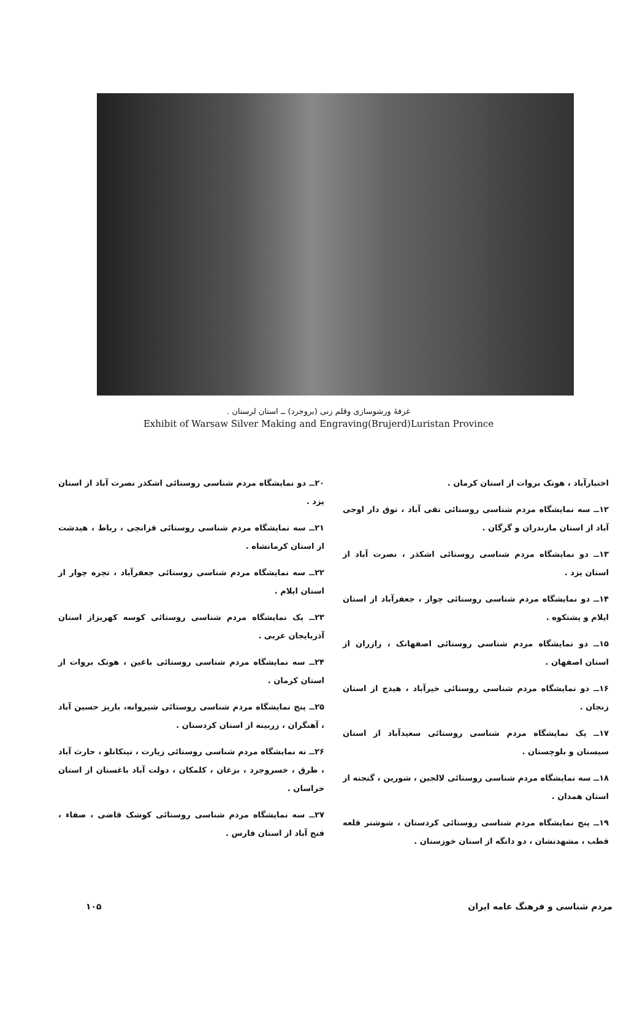غرفهٔ ورشوسازی وقلم زنی (بروجرد) ــ استان لرستان .
Exhibit of Warsaw Silver Making and Engraving(Brujerd)Luristan Province
اختیارآباد ، هوتک بروات از استان کرمان .
۱۲ــ سه نمایشگاه مردم شناسی روستائی تقی آباد ، توق دار اوجی آباد از استان مازندران و گرگان .
۱۳ــ دو نمایشگاه مردم شناسی روستائی اشکذر ، نصرت آباد از استان یزد .
۱۴ــ دو نمایشگاه مردم شناسی روستائی چوار ، جعفرآباد از استان ایلام و پشتکوه .
۱۵ــ دو نمایشگاه مردم شناسی روستائی اصفهانک ، زازران از استان اصفهان .
۱۶ــ دو نمایشگاه مردم شناسی روستائی خیرآباد ، هیدج از استان زنجان .
۱۷ــ یک نمایشگاه مردم شناسی روستائی سعیدآباد از استان سیستان و بلوچستان .
۱۸ــ سه نمایشگاه مردم شناسی روستائی لالجین ، شورین ، گنجنه از استان همدان .
۱۹ــ پنج نمایشگاه مردم شناسی روستائی کردستان ، شوشتر قلعه قطب ، مشهدتشان ، دو دانگه از استان خوزستان .
۲۰ــ دو نمایشگاه مردم شناسی روستائی اشکذر نصرت آباد از استان یزد .
۲۱ــ سه نمایشگاه مردم شناسی روستائی قزانچی ، رباط ، هیدشت از استان کرمانشاه .
۲۲ــ سه نمایشگاه مردم شناسی روستائی جعفرآباد ، تچره چوار از استان ایلام .
۲۳ــ یک نمایشگاه مردم شناسی روستائی کوسه کهریزاز استان آذربایجان غربی .
۲۴ــ سه نمایشگاه مردم شناسی روستائی باغین ، هوتک بروات از استان کرمان .
۲۵ــ پنج نمایشگاه مردم شناسی روستائی شیروانه، باریز حسین آباد ، آهنگران ، زربینه از استان کردستان .
۲۶ــ نه نمایشگاه مردم شناسی روستائی زیارت ، تیتکانلو ، حارث آباد ، طرق ، خسروجرد ، بزغان ، کلمکان ، دولت آباد باغستان از استان خراسان .
۲۷ــ سه نمایشگاه مردم شناسی روستائی کوشک قاضی ، صفاء ، فتح آباد از استان فارس .
مردم شناسی و فرهنگ عامه ایران ۱۰۵